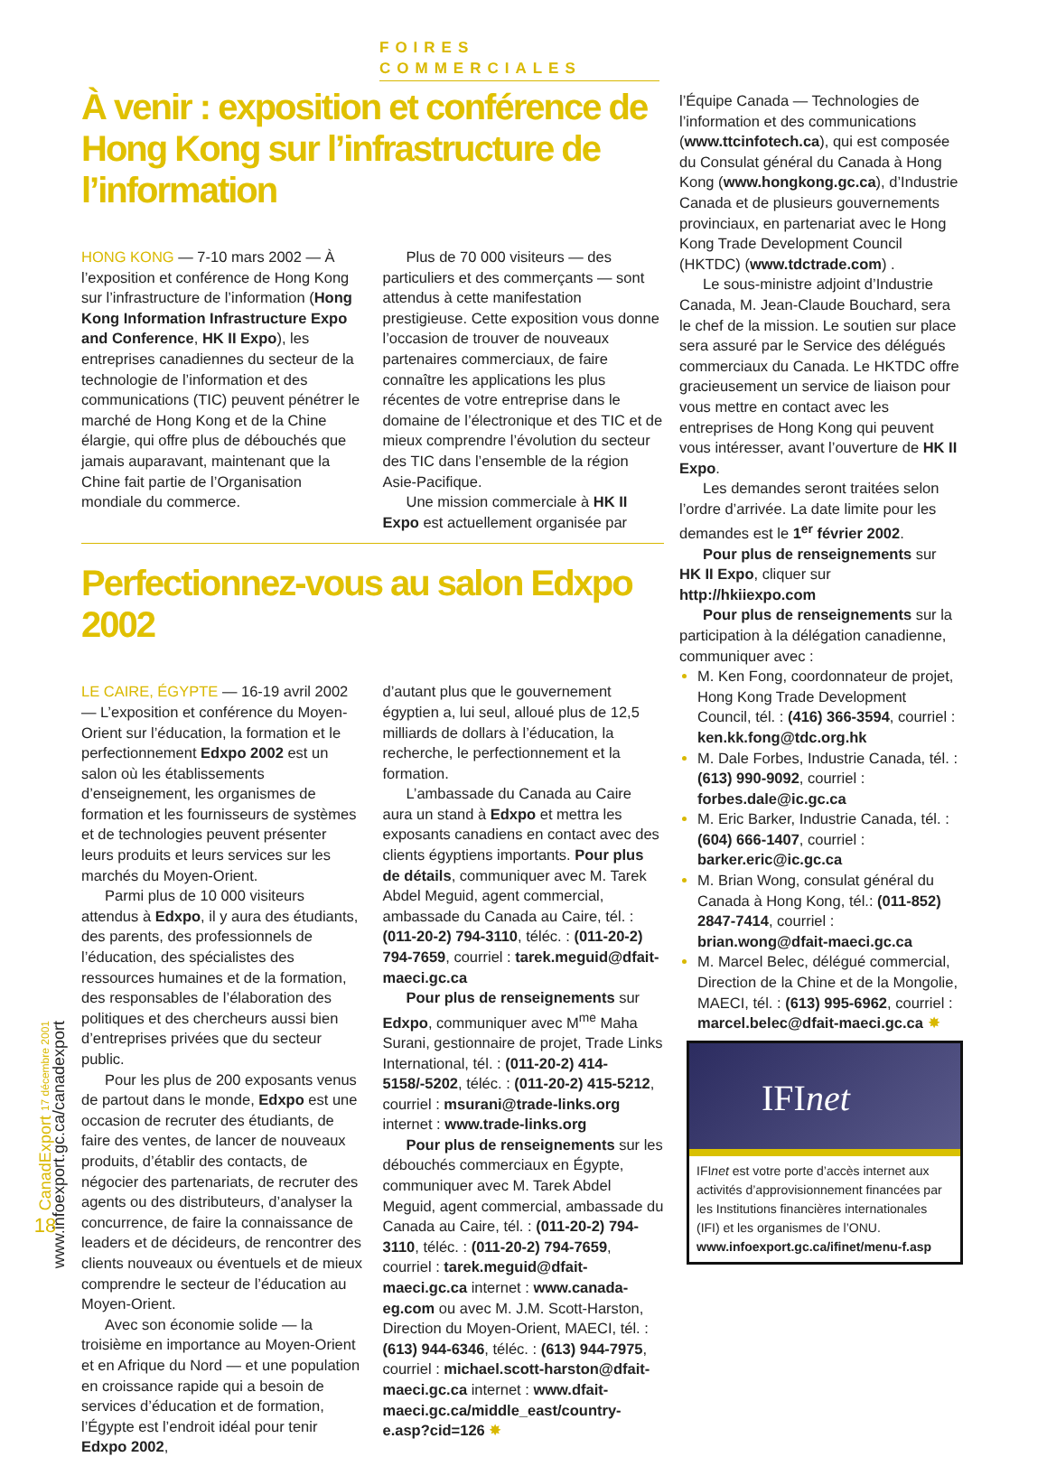FOIRES COMMERCIALES
À venir : exposition et conférence de Hong Kong sur l’infrastructure de l’information
HONG KONG — 7-10 mars 2002 — À l’exposition et conférence de Hong Kong sur l’infrastructure de l’information (Hong Kong Information Infrastructure Expo and Conference, HK II Expo), les entreprises canadiennes du secteur de la technologie de l’information et des communications (TIC) peuvent pénétrer le marché de Hong Kong et de la Chine élargie, qui offre plus de débouchés que jamais auparavant, maintenant que la Chine fait partie de l’Organisation mondiale du commerce.
Plus de 70 000 visiteurs — des particuliers et des commerçants — sont attendus à cette manifestation prestigieuse. Cette exposition vous donne l’occasion de trouver de nouveaux partenaires commerciaux, de faire connaître les applications les plus récentes de votre entreprise dans le domaine de l’électronique et des TIC et de mieux comprendre l’évolution du secteur des TIC dans l’ensemble de la région Asie-Pacifique.
Une mission commerciale à HK II Expo est actuellement organisée par
Perfectionnez-vous au salon Edxpo 2002
LE CAIRE, ÉGYPTE — 16-19 avril 2002 — L’exposition et conférence du Moyen-Orient sur l’éducation, la formation et le perfectionnement Edxpo 2002 est un salon où les établissements d’enseignement, les organismes de formation et les fournisseurs de systèmes et de technologies peuvent présenter leurs produits et leurs services sur les marchés du Moyen-Orient.
Parmi plus de 10 000 visiteurs attendus à Edxpo, il y aura des étudiants, des parents, des professionnels de l’éducation, des spécialistes des ressources humaines et de la formation, des responsables de l’élaboration des politiques et des chercheurs aussi bien d’entreprises privées que du secteur public.
Pour les plus de 200 exposants venus de partout dans le monde, Edxpo est une occasion de recruter des étudiants, de faire des ventes, de lancer de nouveaux produits, d’établir des contacts, de négocier des partenariats, de recruter des agents ou des distributeurs, d’analyser la concurrence, de faire la connaissance de leaders et de décideurs, de rencontrer des clients nouveaux ou éventuels et de mieux comprendre le secteur de l’éducation au Moyen-Orient.
Avec son économie solide — la troisième en importance au Moyen-Orient et en Afrique du Nord — et une population en croissance rapide qui a besoin de services d’éducation et de formation, l’Égypte est l’endroit idéal pour tenir Edxpo 2002,
d’autant plus que le gouvernement égyptien a, lui seul, alloué plus de 12,5 milliards de dollars à l’éducation, la recherche, le perfectionnement et la formation.
L’ambassade du Canada au Caire aura un stand à Edxpo et mettra les exposants canadiens en contact avec des clients égyptiens importants. Pour plus de détails, communiquer avec M. Tarek Abdel Meguid, agent commercial, ambassade du Canada au Caire, tél. : (011-20-2) 794-3110, téléc. : (011-20-2) 794-7659, courriel : tarek.meguid@dfait-maeci.gc.ca
Pour plus de renseignements sur Edxpo, communiquer avec M<sup>me</sup> Maha Surani, gestionnaire de projet, Trade Links International, tél. : (011-20-2) 414-5158/-5202, téléc. : (011-20-2) 415-5212, courriel : msurani@trade-links.org internet : www.trade-links.org
Pour plus de renseignements sur les débouchés commerciaux en Égypte, communiquer avec M. Tarek Abdel Meguid, agent commercial, ambassade du Canada au Caire, tél. : (011-20-2) 794-3110, téléc. : (011-20-2) 794-7659, courriel : tarek.meguid@dfait-maeci.gc.ca internet : www.canada-eg.com ou avec M. J.M. Scott-Harston, Direction du Moyen-Orient, MAECI, tél. : (613) 944-6346, téléc. : (613) 944-7975, courriel : michael.scott-harston@dfait-maeci.gc.ca internet : www.dfait-maeci.gc.ca/middle_east/country-e.asp?cid=126 ✸
l’Équipe Canada — Technologies de l’information et des communications (www.ttcinfotech.ca), qui est composée du Consulat général du Canada à Hong Kong (www.hongkong.gc.ca), d’Industrie Canada et de plusieurs gouvernements provinciaux, en partenariat avec le Hong Kong Trade Development Council (HKTDC) (www.tdctrade.com) .
Le sous-ministre adjoint d’Industrie Canada, M. Jean-Claude Bouchard, sera le chef de la mission. Le soutien sur place sera assuré par le Service des délégués commerciaux du Canada. Le HKTDC offre gracieusement un service de liaison pour vous mettre en contact avec les entreprises de Hong Kong qui peuvent vous intéresser, avant l’ouverture de HK II Expo.
Les demandes seront traitées selon l’ordre d’arrivée. La date limite pour les demandes est le 1<sup>er</sup> février 2002.
Pour plus de renseignements sur HK II Expo, cliquer sur http://hkiiexpo.com
Pour plus de renseignements sur la participation à la délégation canadienne, communiquer avec :
M. Ken Fong, coordonnateur de projet, Hong Kong Trade Development Council, tél. : (416) 366-3594, courriel : ken.kk.fong@tdc.org.hk
M. Dale Forbes, Industrie Canada, tél. : (613) 990-9092, courriel : forbes.dale@ic.gc.ca
M. Eric Barker, Industrie Canada, tél. : (604) 666-1407, courriel : barker.eric@ic.gc.ca
M. Brian Wong, consulat général du Canada à Hong Kong, tél.: (011-852) 2847-7414, courriel : brian.wong@dfait-maeci.gc.ca
M. Marcel Belec, délégué commercial, Direction de la Chine et de la Mongolie, MAECI, tél. : (613) 995-6962, courriel : marcel.belec@dfait-maeci.gc.ca ✸
IFInet
IFInet est votre porte d’accès internet aux activités d’approvisionnement financées par les Institutions financières internationales (IFI) et les organismes de l’ONU.
www.infoexport.gc.ca/ifinet/menu-f.asp
CanadExport 17 décembre 2001
www.infoexport.gc.ca/canadexport
18